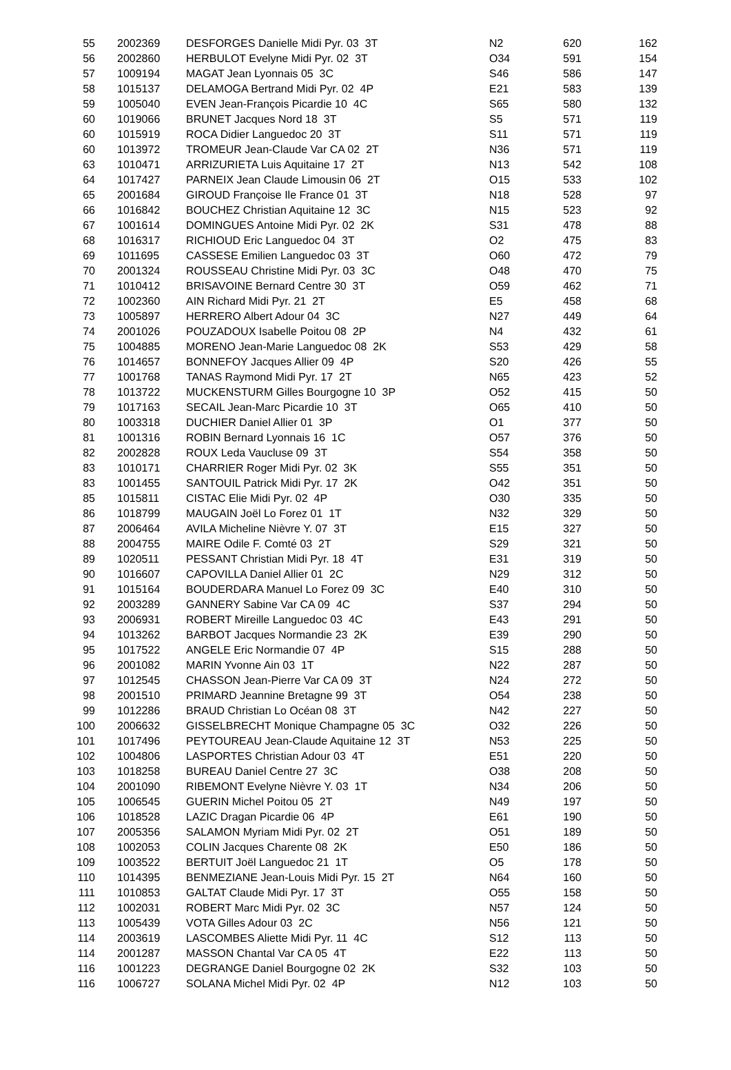| 55 | | 2002369 | DESFORGES Danielle Midi Pyr. 03 3T | N2 | 620 | 162 |
| 56 | | 2002860 | HERBULOT Evelyne Midi Pyr. 02 3T | O34 | 591 | 154 |
| 57 | | 1009194 | MAGAT Jean Lyonnais 05 3C | S46 | 586 | 147 |
| 58 | | 1015137 | DELAMOGA Bertrand Midi Pyr. 02 4P | E21 | 583 | 139 |
| 59 | | 1005040 | EVEN Jean-François Picardie 10 4C | S65 | 580 | 132 |
| 60 | | 1019066 | BRUNET Jacques Nord 18 3T | S5 | 571 | 119 |
| 60 | | 1015919 | ROCA Didier Languedoc 20 3T | S11 | 571 | 119 |
| 60 | | 1013972 | TROMEUR Jean-Claude Var CA 02 2T | N36 | 571 | 119 |
| 63 | | 1010471 | ARRIZURIETA Luis Aquitaine 17 2T | N13 | 542 | 108 |
| 64 | | 1017427 | PARNEIX Jean Claude Limousin 06 2T | O15 | 533 | 102 |
| 65 | | 2001684 | GIROUD Françoise Ile France 01 3T | N18 | 528 | 97 |
| 66 | | 1016842 | BOUCHEZ Christian Aquitaine 12 3C | N15 | 523 | 92 |
| 67 | | 1001614 | DOMINGUES Antoine Midi Pyr. 02 2K | S31 | 478 | 88 |
| 68 | | 1016317 | RICHIOUD Eric Languedoc 04 3T | O2 | 475 | 83 |
| 69 | | 1011695 | CASSESE Emilien Languedoc 03 3T | O60 | 472 | 79 |
| 70 | | 2001324 | ROUSSEAU Christine Midi Pyr. 03 3C | O48 | 470 | 75 |
| 71 | | 1010412 | BRISAVOINE Bernard Centre 30 3T | O59 | 462 | 71 |
| 72 | | 1002360 | AIN Richard Midi Pyr. 21 2T | E5 | 458 | 68 |
| 73 | | 1005897 | HERRERO Albert Adour 04 3C | N27 | 449 | 64 |
| 74 | | 2001026 | POUZADOUX Isabelle Poitou 08 2P | N4 | 432 | 61 |
| 75 | | 1004885 | MORENO Jean-Marie Languedoc 08 2K | S53 | 429 | 58 |
| 76 | | 1014657 | BONNEFOY Jacques Allier 09 4P | S20 | 426 | 55 |
| 77 | | 1001768 | TANAS Raymond Midi Pyr. 17 2T | N65 | 423 | 52 |
| 78 | | 1013722 | MUCKENSTURM Gilles Bourgogne 10 3P | O52 | 415 | 50 |
| 79 | | 1017163 | SECAIL Jean-Marc Picardie 10 3T | O65 | 410 | 50 |
| 80 | | 1003318 | DUCHIER Daniel Allier 01 3P | O1 | 377 | 50 |
| 81 | | 1001316 | ROBIN Bernard Lyonnais 16 1C | O57 | 376 | 50 |
| 82 | | 2002828 | ROUX Leda Vaucluse 09 3T | S54 | 358 | 50 |
| 83 | | 1010171 | CHARRIER Roger Midi Pyr. 02 3K | S55 | 351 | 50 |
| 83 | | 1001455 | SANTOUIL Patrick Midi Pyr. 17 2K | O42 | 351 | 50 |
| 85 | | 1015811 | CISTAC Elie Midi Pyr. 02 4P | O30 | 335 | 50 |
| 86 | | 1018799 | MAUGAIN Joël Lo Forez 01 1T | N32 | 329 | 50 |
| 87 | | 2006464 | AVILA Micheline Nièvre Y. 07 3T | E15 | 327 | 50 |
| 88 | | 2004755 | MAIRE Odile F. Comté 03 2T | S29 | 321 | 50 |
| 89 | | 1020511 | PESSANT Christian Midi Pyr. 18 4T | E31 | 319 | 50 |
| 90 | | 1016607 | CAPOVILLA Daniel Allier 01 2C | N29 | 312 | 50 |
| 91 | | 1015164 | BOUDERDARA Manuel Lo Forez 09 3C | E40 | 310 | 50 |
| 92 | | 2003289 | GANNERY Sabine Var CA 09 4C | S37 | 294 | 50 |
| 93 | | 2006931 | ROBERT Mireille Languedoc 03 4C | E43 | 291 | 50 |
| 94 | | 1013262 | BARBOT Jacques Normandie 23 2K | E39 | 290 | 50 |
| 95 | | 1017522 | ANGELE Eric Normandie 07 4P | S15 | 288 | 50 |
| 96 | | 2001082 | MARIN Yvonne Ain 03 1T | N22 | 287 | 50 |
| 97 | | 1012545 | CHASSON Jean-Pierre Var CA 09 3T | N24 | 272 | 50 |
| 98 | | 2001510 | PRIMARD Jeannine Bretagne 99 3T | O54 | 238 | 50 |
| 99 | | 1012286 | BRAUD Christian Lo Océan 08 3T | N42 | 227 | 50 |
| 100 | | 2006632 | GISSELBRECHT Monique Champagne 05 3C | O32 | 226 | 50 |
| 101 | | 1017496 | PEYTOUREAU Jean-Claude Aquitaine 12 3T | N53 | 225 | 50 |
| 102 | | 1004806 | LASPORTES Christian Adour 03 4T | E51 | 220 | 50 |
| 103 | | 1018258 | BUREAU Daniel Centre 27 3C | O38 | 208 | 50 |
| 104 | | 2001090 | RIBEMONT Evelyne Nièvre Y. 03 1T | N34 | 206 | 50 |
| 105 | | 1006545 | GUERIN Michel Poitou 05 2T | N49 | 197 | 50 |
| 106 | | 1018528 | LAZIC Dragan Picardie 06 4P | E61 | 190 | 50 |
| 107 | | 2005356 | SALAMON Myriam Midi Pyr. 02 2T | O51 | 189 | 50 |
| 108 | | 1002053 | COLIN Jacques Charente 08 2K | E50 | 186 | 50 |
| 109 | | 1003522 | BERTUIT Joël Languedoc 21 1T | O5 | 178 | 50 |
| 110 | | 1014395 | BENMEZIANE Jean-Louis Midi Pyr. 15 2T | N64 | 160 | 50 |
| 111 | | 1010853 | GALTAT Claude Midi Pyr. 17 3T | O55 | 158 | 50 |
| 112 | | 1002031 | ROBERT Marc Midi Pyr. 02 3C | N57 | 124 | 50 |
| 113 | | 1005439 | VOTA Gilles Adour 03 2C | N56 | 121 | 50 |
| 114 | | 2003619 | LASCOMBES Aliette Midi Pyr. 11 4C | S12 | 113 | 50 |
| 114 | | 2001287 | MASSON Chantal Var CA 05 4T | E22 | 113 | 50 |
| 116 | | 1001223 | DEGRANGE Daniel Bourgogne 02 2K | S32 | 103 | 50 |
| 116 | | 1006727 | SOLANA Michel Midi Pyr. 02 4P | N12 | 103 | 50 |